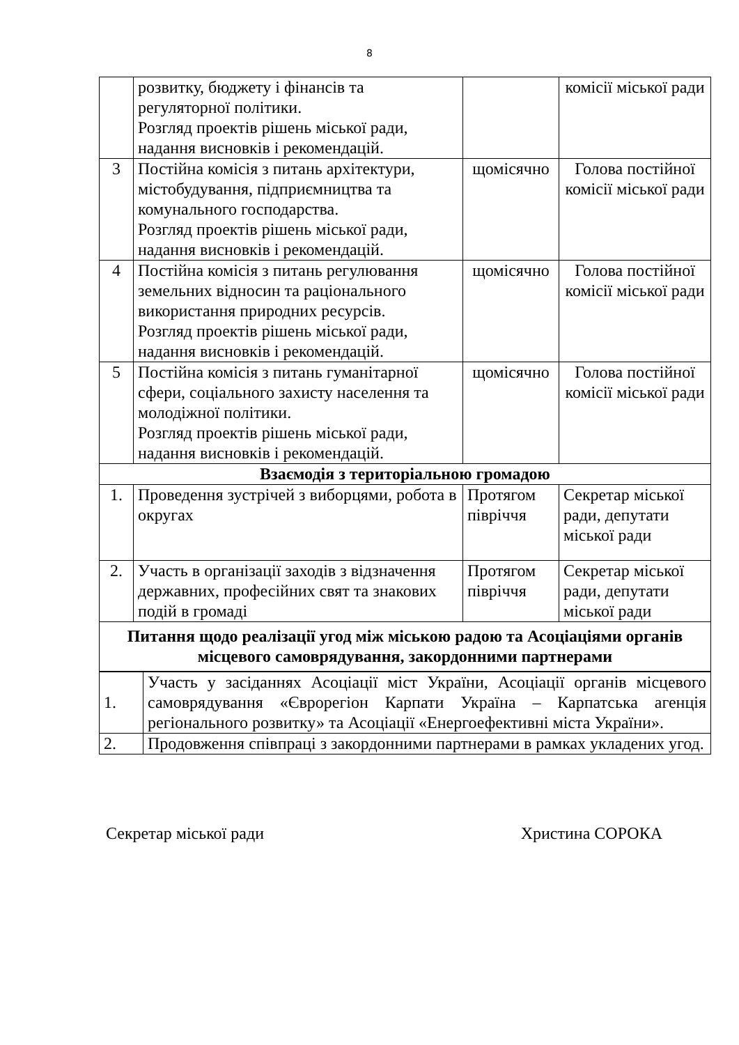8
| | розвитку, бюджету і фінансів та регуляторної політики. Розгляд проектів рішень міської ради, надання висновків і рекомендацій. | | комісії міської ради |
| 3 | Постійна комісія з питань архітектури, містобудування, підприємництва та комунального господарства. Розгляд проектів рішень міської ради, надання висновків і рекомендацій. | щомісячно | Голова постійної комісії міської ради |
| 4 | Постійна комісія з питань регулювання земельних відносин та раціонального використання природних ресурсів. Розгляд проектів рішень міської ради, надання висновків і рекомендацій. | щомісячно | Голова постійної комісії міської ради |
| 5 | Постійна комісія з питань гуманітарної сфери, соціального захисту населення та молодіжної політики. Розгляд проектів рішень міської ради, надання висновків і рекомендацій. | щомісячно | Голова постійної комісії міської ради |
| Взаємодія з територіальною громадою | | | |
| 1. | Проведення зустрічей з виборцями, робота в округах | Протягом півріччя | Секретар міської ради, депутати міської ради |
| 2. | Участь в організації заходів з відзначення державних, професійних свят та знакових подій в громаді | Протягом півріччя | Секретар міської ради, депутати міської ради |
| Питання щодо реалізації угод між міською радою та Асоціаціями органів місцевого самоврядування, закордонними партнерами | | | |
| 1. | Участь у засіданнях Асоціації міст України, Асоціації органів місцевого самоврядування «Єврорегіон Карпати Україна – Карпатська агенція регіонального розвитку» та Асоціації «Енергоефективні міста України». |
| 2. | Продовження співпраці з закордонними партнерами в рамках укладених угод. |
Секретар міської ради Христина СОРОКА